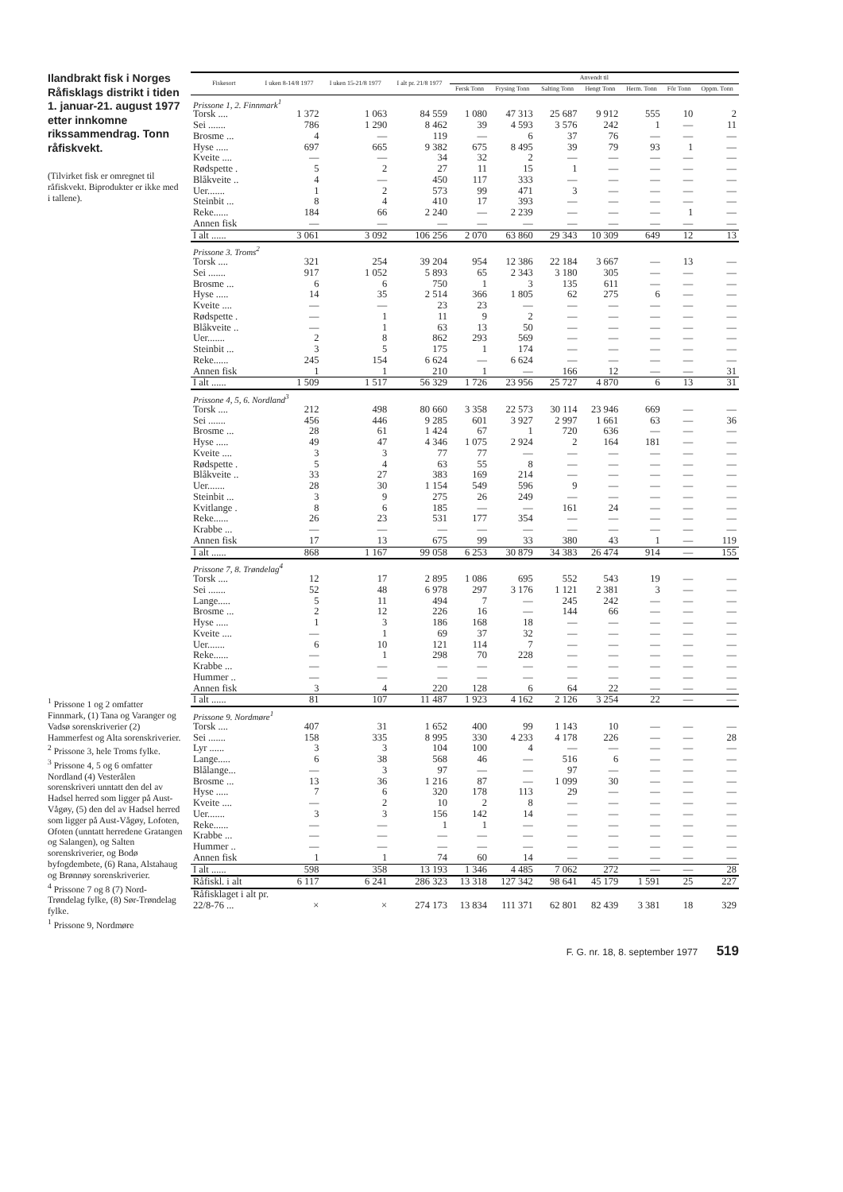Ilandbrakt fisk i Norges Råfisklags distrikt i tiden 1. januar-21. august 1977 etter innkomne rikssammendrag. Tonn råfiskvekt.
(Tilvirket fisk er omregnet til råfiskvekt. Biprodukter er ikke med i tallene).
<sup>1</sup> Prissone 1 og 2 omfatter Finnmark, (1) Tana og Varanger og Vadsø sorenskriverier (2) Hammerfest og Alta sorenskriverier.
<sup>2</sup> Prissone 3, hele Troms fylke.
<sup>3</sup> Prissone 4, 5 og 6 omfatter Nordland (4) Vesterålen sorenskriveri unntatt den del av Hadsel herred som ligger på Aust-Vågøy, (5) den del av Hadsel herred som ligger på Aust-Vågøy, Lofoten, Ofoten (unntatt herredene Gratangen og Salangen), og Salten sorenskriverier, og Bodø byfogdembete, (6) Rana, Alstahaug og Brønnøy sorenskriverier.
<sup>4</sup> Prissone 7 og 8 (7) Nord-Trøndelag fylke, (8) Sør-Trøndelag fylke.
<sup>1</sup> Prissone 9, Nordmøre
| Fiskesort | I uken 8-14/8 1977 | I uken 15-21/8 1977 | I alt pr. 21/8 1977 | Anvendt til | | | | | | |
| --- | --- | --- | --- | --- | --- | --- | --- | --- | --- | --- |
| | | | | Fersk Tonn | Frysing Tonn | Salting Tonn | Hengt Tonn | Herm. Tonn | Fôr Tonn | Oppm. Tonn |
| Prissone 1, 2. Finnmark<sup>1</sup> | | | | | | | | | | |
| Torsk .... | 1 372 | 1 063 | 84 559 | 1 080 | 47 313 | 25 687 | 9 912 | 555 | 10 | 2 |
| Sei ....... | 786 | 1 290 | 8 462 | 39 | 4 593 | 3 576 | 242 | 1 | — | 11 |
| Brosme ... | 4 | — | 119 | — | 6 | 37 | 76 | — | — | — |
| Hyse ..... | 697 | 665 | 9 382 | 675 | 8 495 | 39 | 79 | 93 | 1 | — |
| Kveite .... | — | — | 34 | 32 | 2 | — | — | — | — | — |
| Rødspette . | 5 | 2 | 27 | 11 | 15 | 1 | — | — | — | — |
| Blåkveite .. | 4 | — | 450 | 117 | 333 | — | — | — | — | — |
| Uer....... | 1 | 2 | 573 | 99 | 471 | 3 | — | — | — | — |
| Steinbit ... | 8 | 4 | 410 | 17 | 393 | — | — | — | — | — |
| Reke...... | 184 | 66 | 2 240 | — | 2 239 | — | — | — | 1 | — |
| Annen fisk | — | — | — | — | — | — | — | — | — | — |
| I alt ...... | 3 061 | 3 092 | 106 256 | 2 070 | 63 860 | 29 343 | 10 309 | 649 | 12 | 13 |
| Prissone 3. Troms<sup>2</sup> | | | | | | | | | | |
| Torsk .... | 321 | 254 | 39 204 | 954 | 12 386 | 22 184 | 3 667 | — | 13 | — |
| Sei ....... | 917 | 1 052 | 5 893 | 65 | 2 343 | 3 180 | 305 | — | — | — |
| Brosme ... | 6 | 6 | 750 | 1 | 3 | 135 | 611 | — | — | — |
| Hyse ..... | 14 | 35 | 2 514 | 366 | 1 805 | 62 | 275 | 6 | — | — |
| Kveite .... | — | — | 23 | 23 | — | — | — | — | — | — |
| Rødspette . | — | 1 | 11 | 9 | 2 | — | — | — | — | — |
| Blåkveite .. | — | 1 | 63 | 13 | 50 | — | — | — | — | — |
| Uer....... | 2 | 8 | 862 | 293 | 569 | — | — | — | — | — |
| Steinbit ... | 3 | 5 | 175 | 1 | 174 | — | — | — | — | — |
| Reke...... | 245 | 154 | 6 624 | — | 6 624 | — | — | — | — | — |
| Annen fisk | 1 | 1 | 210 | 1 | — | 166 | 12 | — | — | 31 |
| I alt ...... | 1 509 | 1 517 | 56 329 | 1 726 | 23 956 | 25 727 | 4 870 | 6 | 13 | 31 |
| Prissone 4, 5, 6. Nordland<sup>3</sup> | | | | | | | | | | |
| Torsk .... | 212 | 498 | 80 660 | 3 358 | 22 573 | 30 114 | 23 946 | 669 | — | — |
| Sei ....... | 456 | 446 | 9 285 | 601 | 3 927 | 2 997 | 1 661 | 63 | — | 36 |
| Brosme ... | 28 | 61 | 1 424 | 67 | 1 | 720 | 636 | — | — | — |
| Hyse ..... | 49 | 47 | 4 346 | 1 075 | 2 924 | 2 | 164 | 181 | — | — |
| Kveite .... | 3 | 3 | 77 | 77 | — | — | — | — | — | — |
| Rødspette . | 5 | 4 | 63 | 55 | 8 | — | — | — | — | — |
| Blåkveite .. | 33 | 27 | 383 | 169 | 214 | — | — | — | — | — |
| Uer....... | 28 | 30 | 1 154 | 549 | 596 | 9 | — | — | — | — |
| Steinbit ... | 3 | 9 | 275 | 26 | 249 | — | — | — | — | — |
| Kvitlange . | 8 | 6 | 185 | — | — | 161 | 24 | — | — | — |
| Reke...... | 26 | 23 | 531 | 177 | 354 | — | — | — | — | — |
| Krabbe ... | — | — | — | — | — | — | — | — | — | — |
| Annen fisk | 17 | 13 | 675 | 99 | 33 | 380 | 43 | 1 | — | 119 |
| I alt ...... | 868 | 1 167 | 99 058 | 6 253 | 30 879 | 34 383 | 26 474 | 914 | — | 155 |
| Prissone 7, 8. Trøndelag<sup>4</sup> | | | | | | | | | | |
| Torsk .... | 12 | 17 | 2 895 | 1 086 | 695 | 552 | 543 | 19 | — | — |
| Sei ....... | 52 | 48 | 6 978 | 297 | 3 176 | 1 121 | 2 381 | 3 | — | — |
| Lange..... | 5 | 11 | 494 | 7 | — | 245 | 242 | — | — | — |
| Brosme ... | 2 | 12 | 226 | 16 | — | 144 | 66 | — | — | — |
| Hyse ..... | 1 | 3 | 186 | 168 | 18 | — | — | — | — | — |
| Kveite .... | — | 1 | 69 | 37 | 32 | — | — | — | — | — |
| Uer....... | 6 | 10 | 121 | 114 | 7 | — | — | — | — | — |
| Reke...... | — | 1 | 298 | 70 | 228 | — | — | — | — | — |
| Krabbe ... | — | — | — | — | — | — | — | — | — | — |
| Hummer .. | — | — | — | — | — | — | — | — | — | — |
| Annen fisk | 3 | 4 | 220 | 128 | 6 | 64 | 22 | — | — | — |
| I alt ...... | 81 | 107 | 11 487 | 1 923 | 4 162 | 2 126 | 3 254 | 22 | — | — |
| Prissone 9. Nordmøre<sup>1</sup> | | | | | | | | | | |
| Torsk .... | 407 | 31 | 1 652 | 400 | 99 | 1 143 | 10 | — | — | — |
| Sei ....... | 158 | 335 | 8 995 | 330 | 4 233 | 4 178 | 226 | — | — | 28 |
| Lyr ...... | 3 | 3 | 104 | 100 | 4 | — | — | — | — | — |
| Lange..... | 6 | 38 | 568 | 46 | — | 516 | 6 | — | — | — |
| Blålange... | — | 3 | 97 | — | — | 97 | — | — | — | — |
| Brosme ... | 13 | 36 | 1 216 | 87 | — | 1 099 | 30 | — | — | — |
| Hyse ..... | 7 | 6 | 320 | 178 | 113 | 29 | — | — | — | — |
| Kveite .... | — | 2 | 10 | 2 | 8 | — | — | — | — | — |
| Uer....... | 3 | 3 | 156 | 142 | 14 | — | — | — | — | — |
| Reke...... | — | — | 1 | 1 | — | — | — | — | — | — |
| Krabbe ... | — | — | — | — | — | — | — | — | — | — |
| Hummer .. | — | — | — | — | — | — | — | — | — | — |
| Annen fisk | 1 | 1 | 74 | 60 | 14 | — | — | — | — | — |
| I alt ...... | 598 | 358 | 13 193 | 1 346 | 4 485 | 7 062 | 272 | — | — | 28 |
| Råfiskl. i alt | 6 117 | 6 241 | 286 323 | 13 318 | 127 342 | 98 641 | 45 179 | 1 591 | 25 | 227 |
| Råfisklaget i alt pr. | | | | | | | | | | |
| 22/8-76 ... | × | × | 274 173 | 13 834 | 111 371 | 62 801 | 82 439 | 3 381 | 18 | 329 |
F. G. nr. 18, 8. september 1977 519